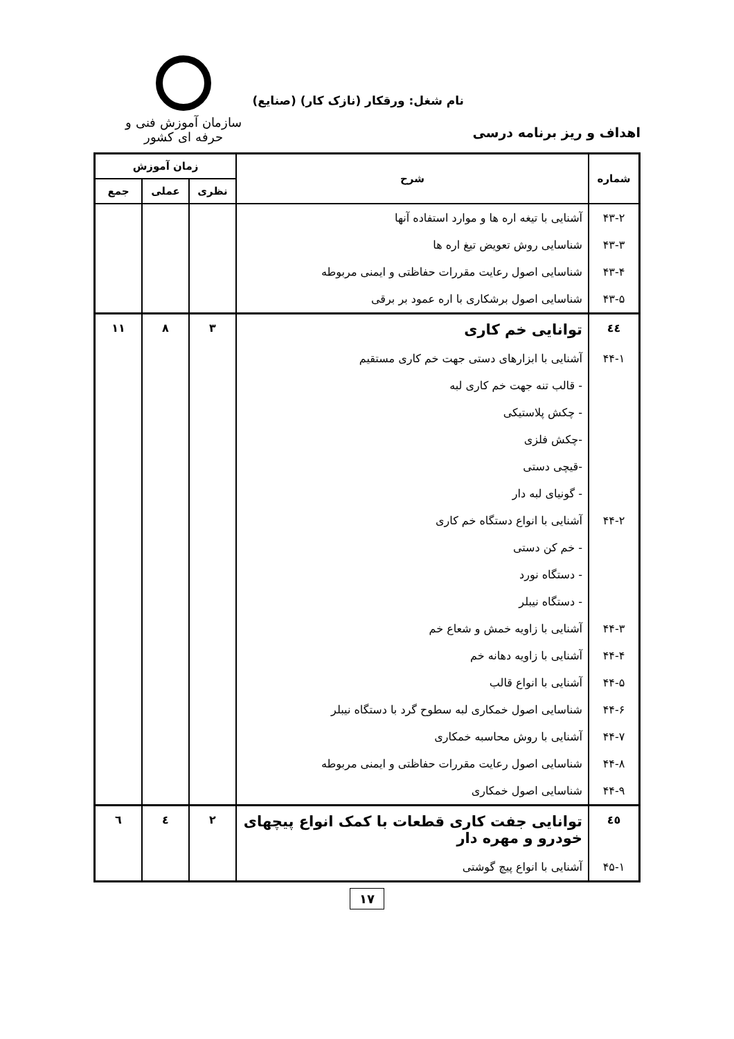نام شغل: ورقکار (نازک کار) (صنایع)
سازمان آموزش فنی و حرفه ای کشور
اهداف و ریز برنامه درسی
| شماره | شرح | زمان آموزش | | |
| --- | --- | --- | --- | --- |
| | | نظری | عملی | جمع |
| ۴۳-۲ | آشنایی با تیغه اره ها و موارد استفاده آنها | | | |
| ۴۳-۳ | شناسایی روش تعویض تیغ اره ها | | | |
| ۴۳-۴ | شناسایی اصول رعایت مقررات حفاظتی و ایمنی مربوطه | | | |
| ۴۳-۵ | شناسایی اصول برشکاری با اره عمود بر برقی | | | |
| ٤٤ | توانایی خم کاری | ۳ | ۸ | ۱۱ |
| ۴۴-۱ | آشنایی با ابزارهای دستی جهت خم کاری مستقیم | | | |
| | - قالب تنه جهت خم کاری لبه | | | |
| | - چکش پلاستیکی | | | |
| | -چکش فلزی | | | |
| | -قیچی دستی | | | |
| | - گونیای لبه دار | | | |
| ۴۴-۲ | آشنایی با انواع دستگاه خم کاری | | | |
| | - خم کن دستی | | | |
| | - دستگاه نورد | | | |
| | - دستگاه نیبلر | | | |
| ۴۴-۳ | آشنایی با زاویه خمش و شعاع خم | | | |
| ۴۴-۴ | آشنایی با زاویه دهانه خم | | | |
| ۴۴-۵ | آشنایی با انواع قالب | | | |
| ۴۴-۶ | شناسایی اصول خمکاری لبه سطوح گرد با دستگاه نیبلر | | | |
| ۴۴-۷ | آشنایی با روش محاسبه خمکاری | | | |
| ۴۴-۸ | شناسایی اصول رعایت مقررات حفاظتی و ایمنی مربوطه | | | |
| ۴۴-۹ | شناسایی اصول خمکاری | | | |
| ٤٥ | توانایی جفت کاری قطعات با کمک انواع پیچهای خودرو و مهره دار | ۲ | ٤ | ٦ |
| ۴۵-۱ | آشنایی با انواع پیچ گوشتی | | | |
۱۷